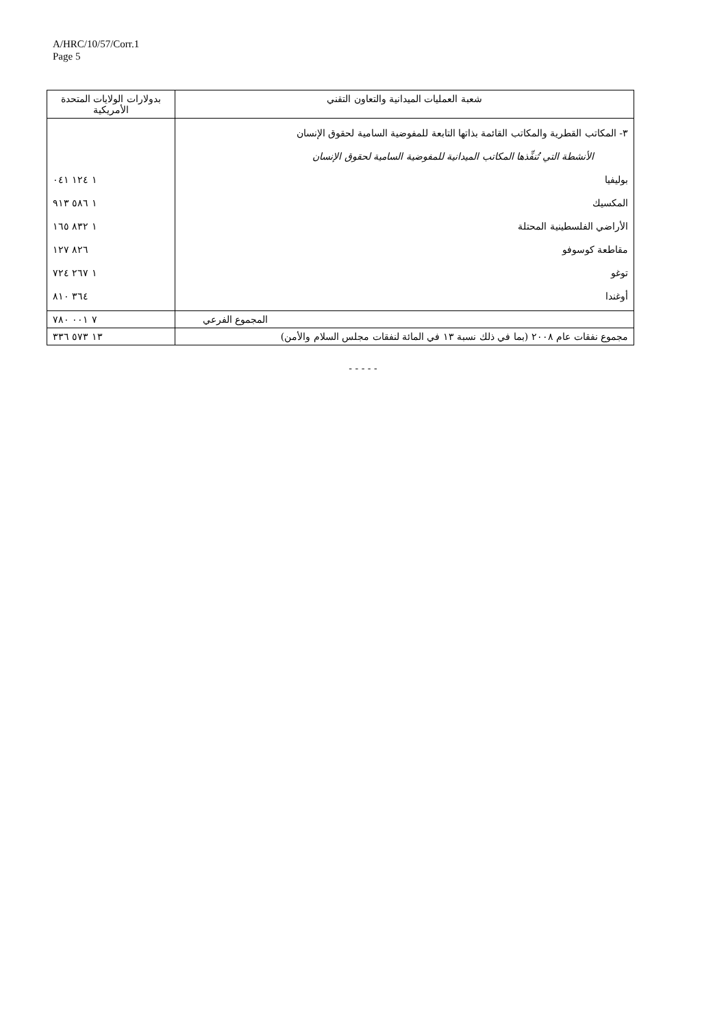A/HRC/10/57/Corr.1
Page 5
| شعبة العمليات الميدانية والتعاون التقني | بدولارات الولايات المتحدة الأمريكية |
| --- | --- |
| ٣- المكاتب القطرية والمكاتب القائمة بذاتها التابعة للمفوضية السامية لحقوق الإنسان الأنشطة التي تُنفِّذها المكاتب الميدانية للمفوضية السامية لحقوق الإنسان بوليفيا المكسيك الأراضي الفلسطينية المحتلة مقاطعة كوسوفو توغو أوغندا | ١ ١٢٤ ٠٤١ ١ ٥٨٦ ٩١٣ ١ ٨٣٢ ١٦٥ ٨٢٦ ١٢٧ ١ ٢٦٧ ٧٢٤ ٣٦٤ ٨١٠ |
| المجموع الفرعي | ٧ ٠٠١ ٧٨٠ |
| مجموع نفقات عام ٢٠٠٨ (بما في ذلك نسبة ١٣ في المائة لنفقات مجلس السلام والأمن) | ١٣ ٥٧٣ ٣٣٦ |
- - - - -